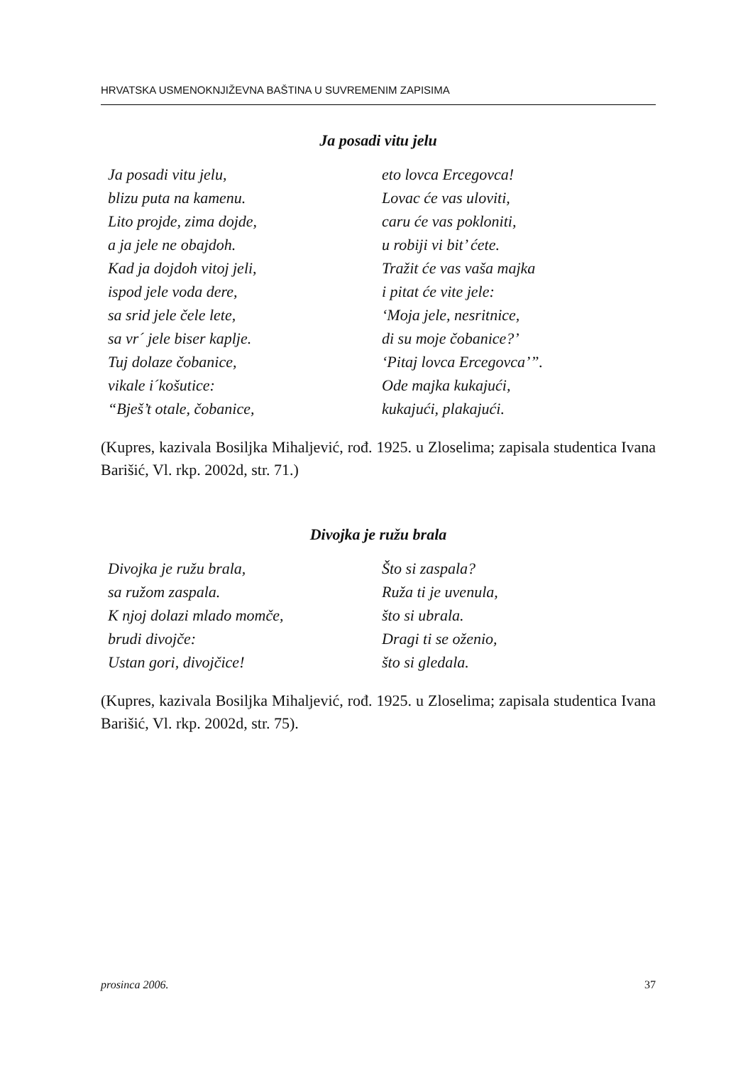HRVATSKA USMENOKNJIŽEVNA BAŠTINA U SUVREMENIM ZAPISIMA
Ja posadi vitu jelu
Ja posadi vitu jelu,
blizu puta na kamenu.
Lito projde, zima dojde,
a ja jele ne obajdoh.
Kad ja dojdoh vitoj jeli,
ispod jele voda dere,
sa srid jele čele lete,
sa vr´ jele biser kaplje.
Tuj dolaze čobanice,
vikale i´košutice:
“Bješ’t otale, čobanice,
eto lovca Ercegovca!
Lovac će vas uloviti,
caru će vas pokloniti,
u robiji vi bit’ ćete.
Tražit će vas vaša majka
i pitat će vite jele:
‘Moja jele, nesritnice,
di su moje čobanice?’
‘Pitaj lovca Ercegovca’”.
Ode majka kukajući,
kukajući, plakajući.
(Kupres, kazivala Bosiljka Mihaljević, rođ. 1925. u Zloselima; zapisala studentica Ivana Barišić, Vl. rkp. 2002d, str. 71.)
Divojka je ružu brala
Divojka je ružu brala,
sa ružom zaspala.
K njoj dolazi mlado momče,
brudi divojče:
Ustan gori, divojčice!
Što si zaspala?
Ruža ti je uvenula,
što si ubrala.
Dragi ti se oženio,
što si gledala.
(Kupres, kazivala Bosiljka Mihaljević, rođ. 1925. u Zloselima; zapisala studentica Ivana Barišić, Vl. rkp. 2002d, str. 75).
prosinca 2006. 37